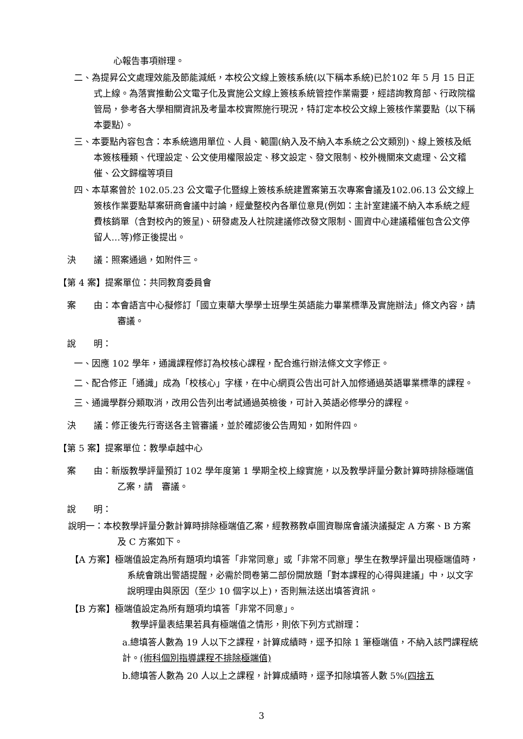心報告事項辦理。
二、為提昇公文處理效能及節能減紙，本校公文線上簽核系統(以下稱本系統)已於102 年 5 月 15 日正式上線。為落實推動公文電子化及實施公文線上簽核系統管控作業需要，經諮詢教育部、行政院檔管局，參考各大學相關資訊及考量本校實際施行現況，特訂定本校公文線上簽核作業要點（以下稱本要點）。
三、本要點內容包含：本系統適用單位、人員、範圍(納入及不納入本系統之公文類別)、線上簽核及紙本簽核種類、代理設定、公文使用權限設定、移文設定、發文限制、校外機關來文處理、公文稽催、公文歸檔等項目
四、本草案曾於 102.05.23 公文電子化暨線上簽核系統建置案第五次專案會議及102.06.13 公文線上簽核作業要點草案研商會議中討論，經彙整校內各單位意見(例如：主計室建議不納入本系統之經費核銷單（含對校內的簽呈)、研發處及人社院建議修改發文限制、圖資中心建議稽催包含公文停留人…等)修正後提出。
決　　議：照案通過，如附件三。
【第 4 案】提案單位：共同教育委員會
案　　由：本會語言中心擬修訂「國立東華大學學士班學生英語能力畢業標準及實施辦法」條文內容，請 審議。
說　　明：
一、因應 102 學年，通識課程修訂為校核心課程，配合進行辦法條文文字修正。
二、配合修正「通識」成為「校核心」字樣，在中心網頁公告出可計入加修通過英語畢業標準的課程。
三、通識學群分類取消，改用公告列出考試通過英檢後，可計入英語必修學分的課程。
決　　議：修正後先行寄送各主管審議，並於確認後公告周知，如附件四。
【第 5 案】提案單位：教學卓越中心
案　　由：新版教學評量預訂 102 學年度第 1 學期全校上線實施，以及教學評量分數計算時排除極端值乙案，請　審議。
說　　明：
說明一：本校教學評量分數計算時排除極端值乙案，經教務教卓圖資聯席會議決議擬定 A 方案、B 方案及 C 方案如下。
【A 方案】極端值設定為所有題項均填答「非常同意」或「非常不同意」學生在教學評量出現極端值時，系統會跳出警語提醒，必需於問卷第二部份開放題「對本課程的心得與建議」中，以文字說明理由與原因（至少 10 個字以上)，否則無法送出填答資訊。
【B 方案】極端值設定為所有題項均填答「非常不同意」。
教學評量表結果若具有極端值之情形，則依下列方式辦理：
a.總填答人數為 19 人以下之課程，計算成績時，逕予扣除 1 筆極端值，不納入該門課程統計。(術科個別指導課程不排除極端值)
b.總填答人數為 20 人以上之課程，計算成績時，逕予扣除填答人數 5%(四捨五
3